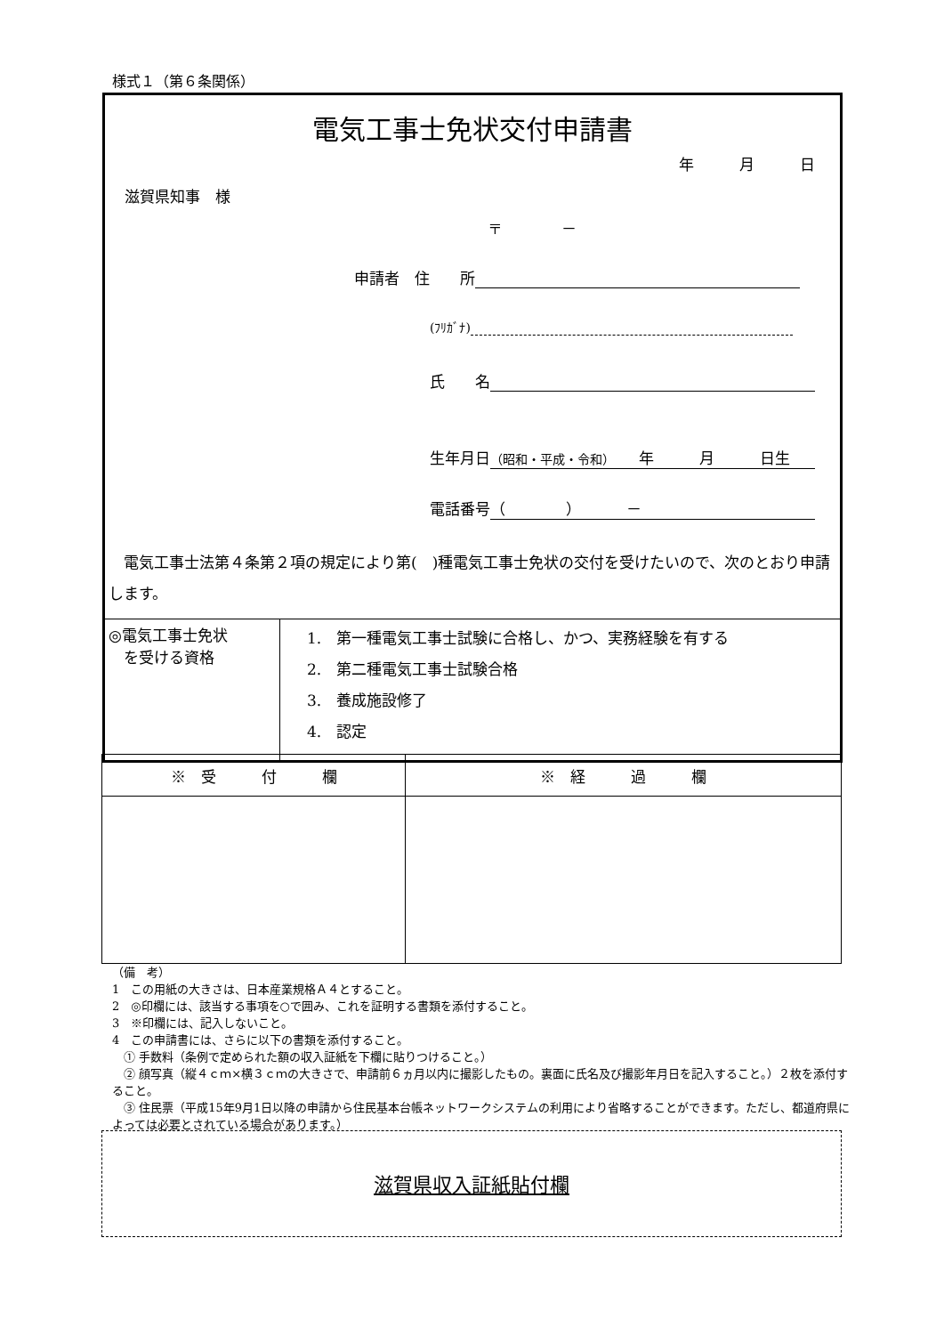様式１（第６条関係）
電気工事士免状交付申請書
年　　　月　　　日
滋賀県知事　様
〒　　　　－
申請者　住　　所
(ﾌﾘｶﾞﾅ)
氏　　名
生年月日 （昭和・平成・令和）　　年　　　月　　　日生
電話番号 （　　　　）　　　－
　電気工事士法第４条第２項の規定により第(　)種電気工事士免状の交付を受けたいので、次のとおり申請します。
| ◎電気工事士免状 を受ける資格 | 1. 第一種電気工事士試験に合格し、かつ、実務経験を有する 2. 第二種電気工事士試験合格 3. 養成施設修了 4. 認定 |
| ※ 受 付 欄 | ※ 経 過 欄 |
（備　考）
1　この用紙の大きさは、日本産業規格Ａ４とすること。
2　◎印欄には、該当する事項を○で囲み、これを証明する書類を添付すること。
3　※印欄には、記入しないこと。
4　この申請書には、さらに以下の書類を添付すること。
　① 手数料（条例で定められた額の収入証紙を下欄に貼りつけること。）
　② 顔写真（縦４ｃｍ×横３ｃｍの大きさで、申請前６ヵ月以内に撮影したもの。裏面に氏名及び撮影年月日を記入すること。）２枚を添付すること。
　③ 住民票（平成15年9月1日以降の申請から住民基本台帳ネットワークシステムの利用により省略することができます。ただし、都道府県によっては必要とされている場合があります。）
滋賀県収入証紙貼付欄